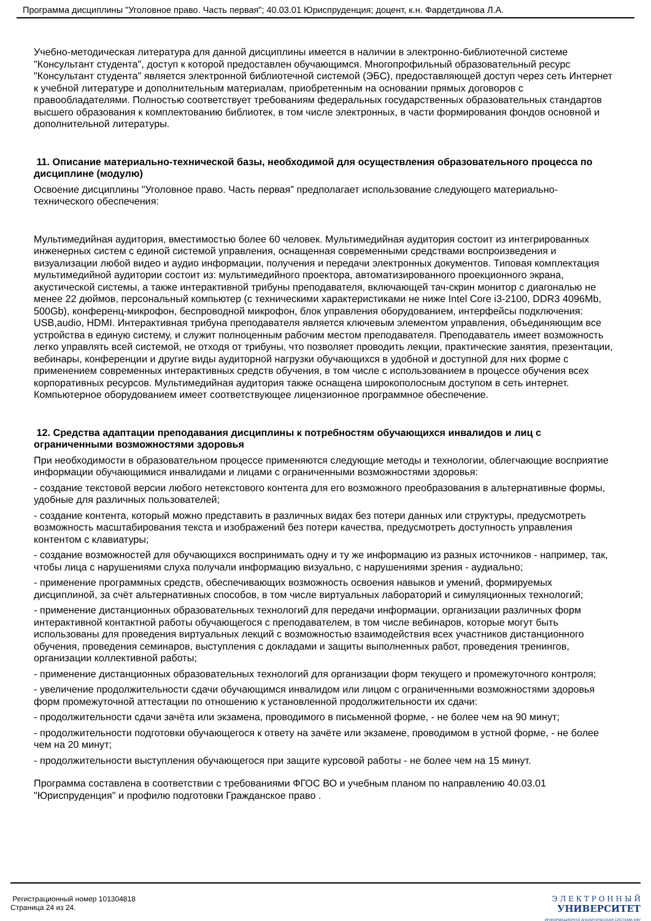Программа дисциплины "Уголовное право. Часть первая"; 40.03.01 Юриспруденция; доцент, к.н. Фардетдинова Л.А.
Учебно-методическая литература для данной дисциплины имеется в наличии в электронно-библиотечной системе "Консультант студента", доступ к которой предоставлен обучающимся. Многопрофильный образовательный ресурс "Консультант студента" является электронной библиотечной системой (ЭБС), предоставляющей доступ через сеть Интернет к учебной литературе и дополнительным материалам, приобретенным на основании прямых договоров с правообладателями. Полностью соответствует требованиям федеральных государственных образовательных стандартов высшего образования к комплектованию библиотек, в том числе электронных, в части формирования фондов основной и дополнительной литературы.
11. Описание материально-технической базы, необходимой для осуществления образовательного процесса по дисциплине (модулю)
Освоение дисциплины "Уголовное право. Часть первая" предполагает использование следующего материально-технического обеспечения:
Мультимедийная аудитория, вместимостью более 60 человек. Мультимедийная аудитория состоит из интегрированных инженерных систем с единой системой управления, оснащенная современными средствами воспроизведения и визуализации любой видео и аудио информации, получения и передачи электронных документов. Типовая комплектация мультимедийной аудитории состоит из: мультимедийного проектора, автоматизированного проекционного экрана, акустической системы, а также интерактивной трибуны преподавателя, включающей тач-скрин монитор с диагональю не менее 22 дюймов, персональный компьютер (с техническими характеристиками не ниже Intel Core i3-2100, DDR3 4096Mb, 500Gb), конференц-микрофон, беспроводной микрофон, блок управления оборудованием, интерфейсы подключения: USB,audio, HDMI. Интерактивная трибуна преподавателя является ключевым элементом управления, объединяющим все устройства в единую систему, и служит полноценным рабочим местом преподавателя. Преподаватель имеет возможность легко управлять всей системой, не отходя от трибуны, что позволяет проводить лекции, практические занятия, презентации, вебинары, конференции и другие виды аудиторной нагрузки обучающихся в удобной и доступной для них форме с применением современных интерактивных средств обучения, в том числе с использованием в процессе обучения всех корпоративных ресурсов. Мультимедийная аудитория также оснащена широкополосным доступом в сеть интернет. Компьютерное оборудованием имеет соответствующее лицензионное программное обеспечение.
12. Средства адаптации преподавания дисциплины к потребностям обучающихся инвалидов и лиц с ограниченными возможностями здоровья
При необходимости в образовательном процессе применяются следующие методы и технологии, облегчающие восприятие информации обучающимися инвалидами и лицами с ограниченными возможностями здоровья:
- создание текстовой версии любого нетекстового контента для его возможного преобразования в альтернативные формы, удобные для различных пользователей;
- создание контента, который можно представить в различных видах без потери данных или структуры, предусмотреть возможность масштабирования текста и изображений без потери качества, предусмотреть доступность управления контентом с клавиатуры;
- создание возможностей для обучающихся воспринимать одну и ту же информацию из разных источников - например, так, чтобы лица с нарушениями слуха получали информацию визуально, с нарушениями зрения - аудиально;
- применение программных средств, обеспечивающих возможность освоения навыков и умений, формируемых дисциплиной, за счёт альтернативных способов, в том числе виртуальных лабораторий и симуляционных технологий;
- применение дистанционных образовательных технологий для передачи информации, организации различных форм интерактивной контактной работы обучающегося с преподавателем, в том числе вебинаров, которые могут быть использованы для проведения виртуальных лекций с возможностью взаимодействия всех участников дистанционного обучения, проведения семинаров, выступления с докладами и защиты выполненных работ, проведения тренингов, организации коллективной работы;
- применение дистанционных образовательных технологий для организации форм текущего и промежуточного контроля;
- увеличение продолжительности сдачи обучающимся инвалидом или лицом с ограниченными возможностями здоровья форм промежуточной аттестации по отношению к установленной продолжительности их сдачи:
- продолжительности сдачи зачёта или экзамена, проводимого в письменной форме, - не более чем на 90 минут;
- продолжительности подготовки обучающегося к ответу на зачёте или экзамене, проводимом в устной форме, - не более чем на 20 минут;
- продолжительности выступления обучающегося при защите курсовой работы - не более чем на 15 минут.
Программа составлена в соответствии с требованиями ФГОС ВО и учебным планом по направлению 40.03.01 "Юриспруденция" и профилю подготовки Гражданское право .
Регистрационный номер 101304818
Страница 24 из 24.
Э Л Е К Т Р О Н Н Ы Й
УНИВЕРСИТЕТ
ИНФОРМАЦИОННО АНАЛИТИЧЕСКАЯ СИСТЕМА КФУ